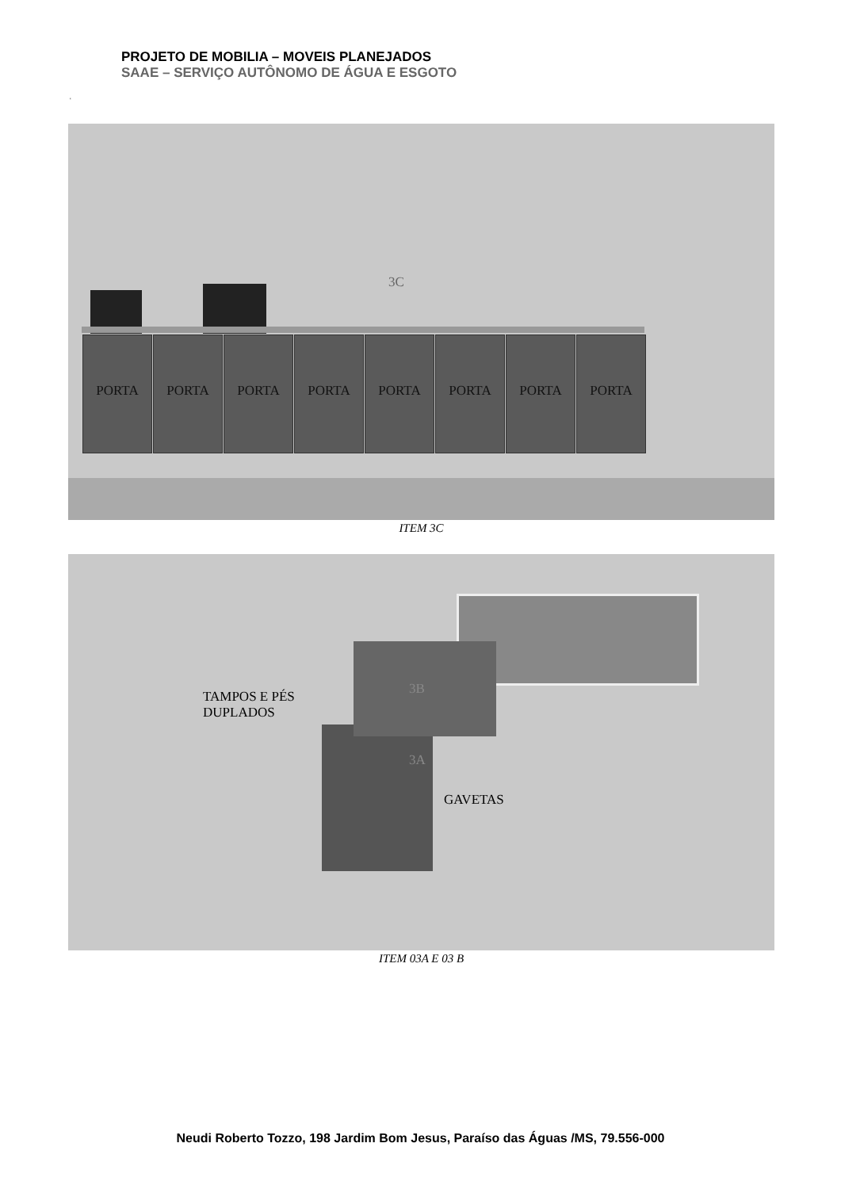PROJETO DE MOBILIA – MOVEIS PLANEJADOS
SAAE – SERVIÇO AUTÔNOMO DE ÁGUA E ESGOTO
‘
3C
PORTA PORTA PORTA PORTA PORTA PORTA PORTA PORTA
ITEM 3C
TAMPOS E PÉS
DUPLADOS
GAVETAS
3A
3B
ITEM 03A E 03 B
Neudi Roberto Tozzo, 198 Jardim Bom Jesus, Paraíso das Águas /MS, 79.556-000